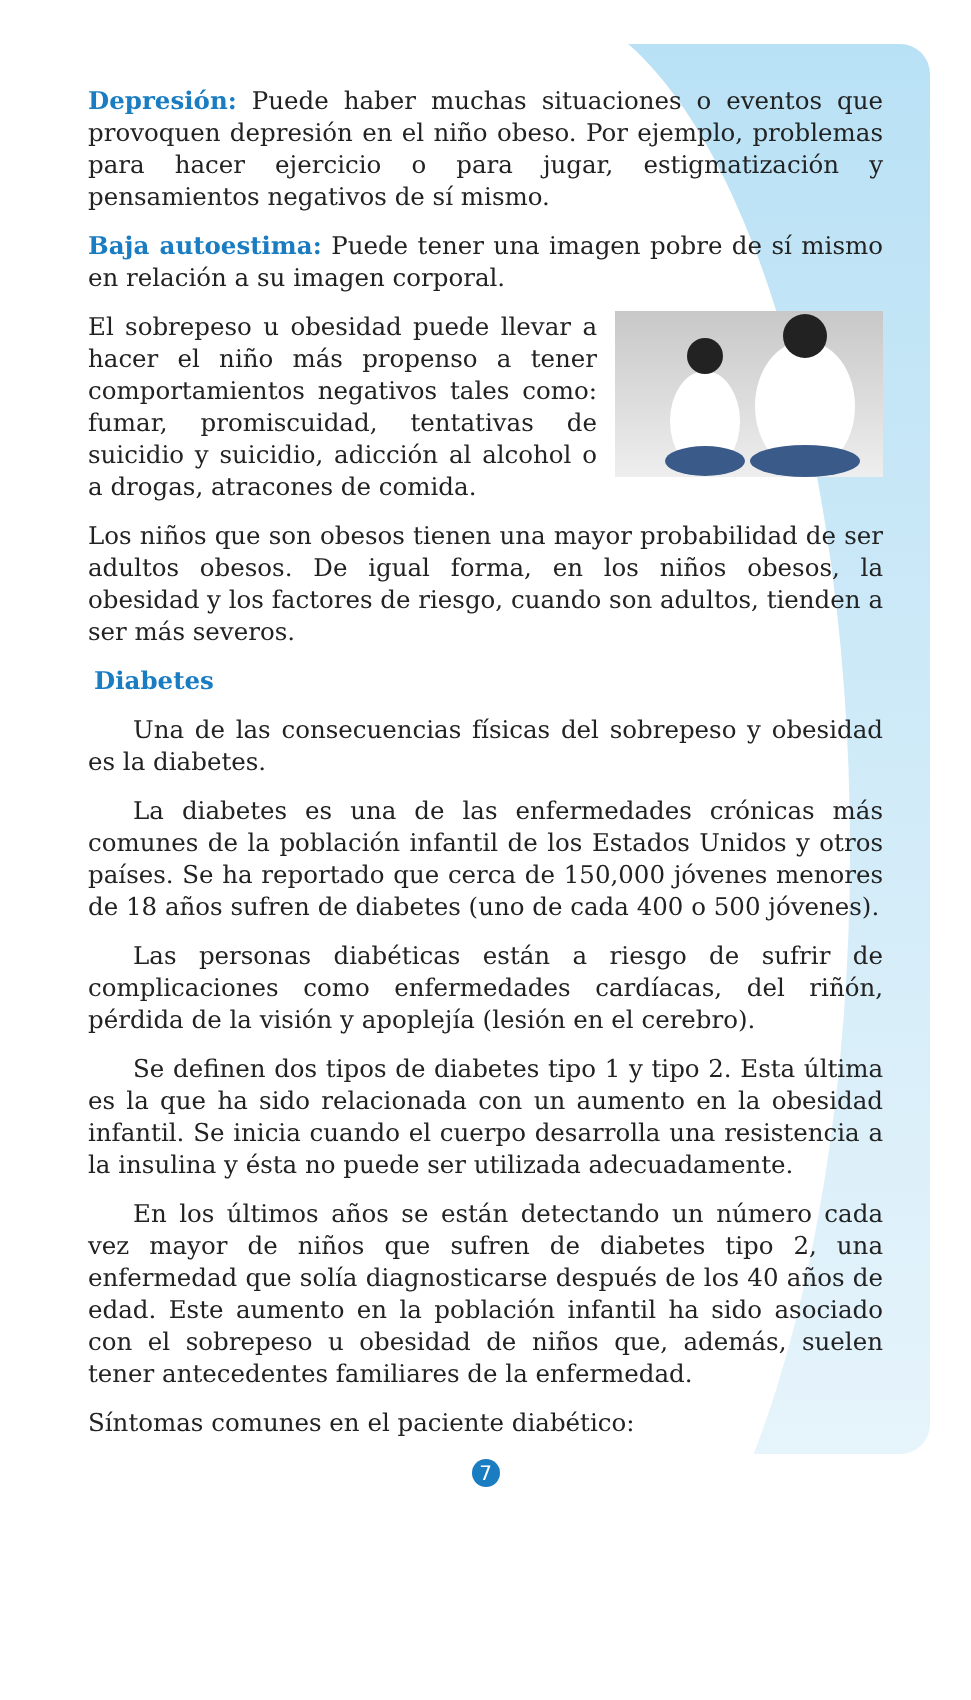Depresión: Puede haber muchas situaciones o eventos que provoquen depresión en el niño obeso. Por ejemplo, problemas para hacer ejercicio o para jugar, estigmatización y pensamientos negativos de sí mismo.
Baja autoestima: Puede tener una imagen pobre de sí mismo en relación a su imagen corporal.
El sobrepeso u obesidad puede llevar a hacer el niño más propenso a tener comportamientos negativos tales como: fumar, promiscuidad, tentativas de suicidio y suicidio, adicción al alcohol o a drogas, atracones de comida.
Los niños que son obesos tienen una mayor probabilidad de ser adultos obesos. De igual forma, en los niños obesos, la obesidad y los factores de riesgo, cuando son adultos, tienden a ser más severos.
Diabetes
Una de las consecuencias físicas del sobrepeso y obesidad es la diabetes.
La diabetes es una de las enfermedades crónicas más comunes de la población infantil de los Estados Unidos y otros países. Se ha reportado que cerca de 150,000 jóvenes menores de 18 años sufren de diabetes (uno de cada 400 o 500 jóvenes).
Las personas diabéticas están a riesgo de sufrir de complicaciones como enfermedades cardíacas, del riñón, pérdida de la visión y apoplejía (lesión en el cerebro).
Se definen dos tipos de diabetes tipo 1 y tipo 2. Esta última es la que ha sido relacionada con un aumento en la obesidad infantil. Se inicia cuando el cuerpo desarrolla una resistencia a la insulina y ésta no puede ser utilizada adecuadamente.
En los últimos años se están detectando un número cada vez mayor de niños que sufren de diabetes tipo 2, una enfermedad que solía diagnosticarse después de los 40 años de edad. Este aumento en la población infantil ha sido asociado con el sobrepeso u obesidad de niños que, además, suelen tener antecedentes familiares de la enfermedad.
Síntomas comunes en el paciente diabético:
7